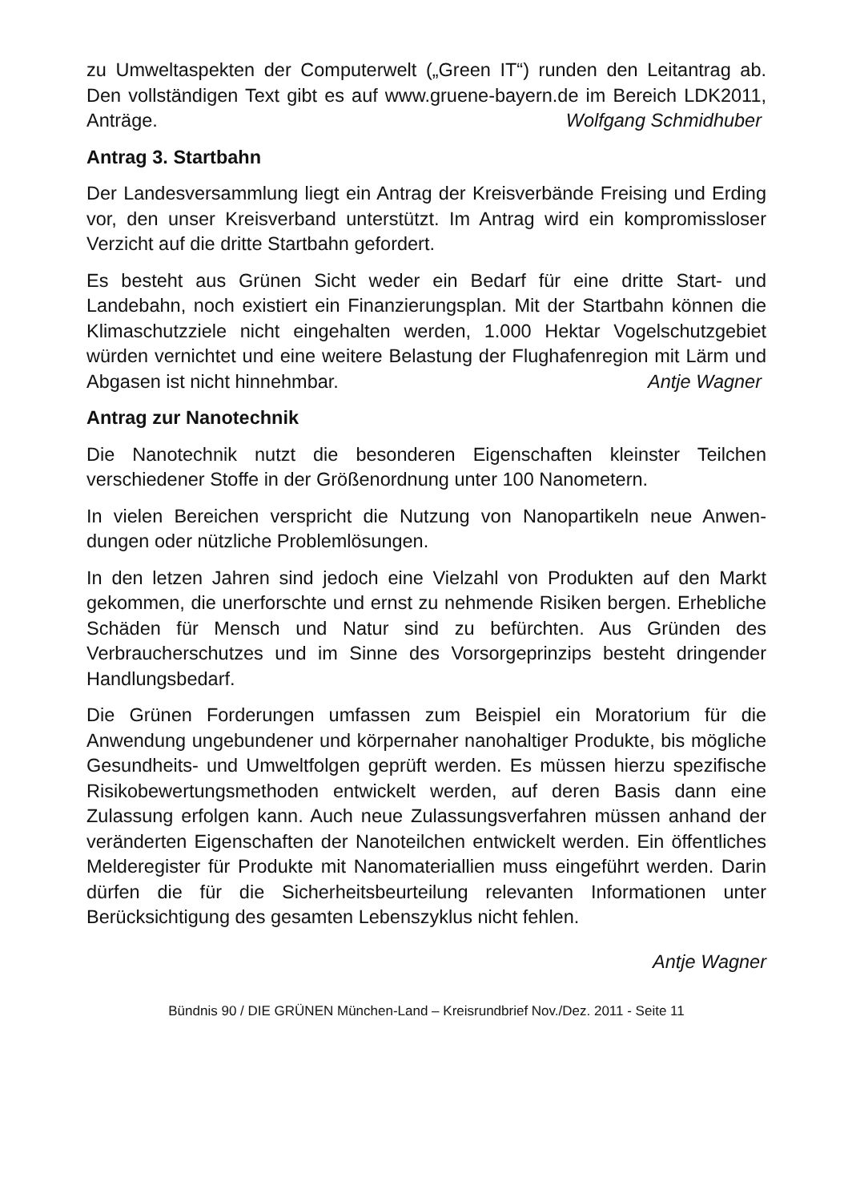zu Umweltaspekten der Computerwelt („Green IT“) runden den Leitantrag ab. Den vollständigen Text gibt es auf www.gruene-bayern.de im Bereich LDK2011, Anträge. Wolfgang Schmidhuber
Antrag 3. Startbahn
Der Landesversammlung liegt ein Antrag der Kreisverbände Freising und Erding vor, den unser Kreisverband unterstützt. Im Antrag wird ein kompro­missloser Verzicht auf die dritte Startbahn gefordert.
Es besteht aus Grünen Sicht weder ein Bedarf für eine dritte Start- und Landebahn, noch existiert ein Finanzierungsplan. Mit der Startbahn können die Klimaschutzziele nicht eingehalten werden, 1.000 Hektar Vogelschutz­gebiet würden vernichtet und eine weitere Belastung der Flughafenregion mit Lärm und Abgasen ist nicht hinnehmbar. Antje Wagner
Antrag zur Nanotechnik
Die Nanotechnik nutzt die besonderen Eigenschaften kleinster Teilchen verschiedener Stoffe in der Größenordnung unter 100 Nanometern.
In vielen Bereichen verspricht die Nutzung von Nanopartikeln neue Anwen­dungen oder nützliche Problemlösungen.
In den letzen Jahren sind jedoch eine Vielzahl von Produkten auf den Markt gekommen, die unerforschte und ernst zu nehmende Risiken bergen. Er­hebliche Schäden für Mensch und Natur sind zu befürchten. Aus Gründen des Verbraucherschutzes und im Sinne des Vorsorgeprinzips besteht drin­gender Handlungsbedarf.
Die Grünen Forderungen umfassen zum Beispiel ein Moratorium für die Anwendung ungebundener und körpernaher nanohaltiger Produkte, bis mögliche Gesundheits- und Umweltfolgen geprüft werden. Es müssen hier­zu spezifische Risikobewertungsmethoden entwickelt werden, auf deren Basis dann eine Zulassung erfolgen kann. Auch neue Zulassungsverfahren müssen anhand der veränderten Eigenschaften der Nanoteilchen entwi­ckelt werden. Ein öffentliches Melderegister für Produkte mit Nanomaterial­lien muss eingeführt werden. Darin dürfen die für die Sicherheitsbeurteilung relevanten Informationen unter Berücksichtigung des gesamten Lebenszy­klus nicht fehlen.
Antje Wagner
Bündnis 90 / DIE GRÜNEN München-Land – Kreisrundbrief Nov./Dez. 2011 - Seite 11